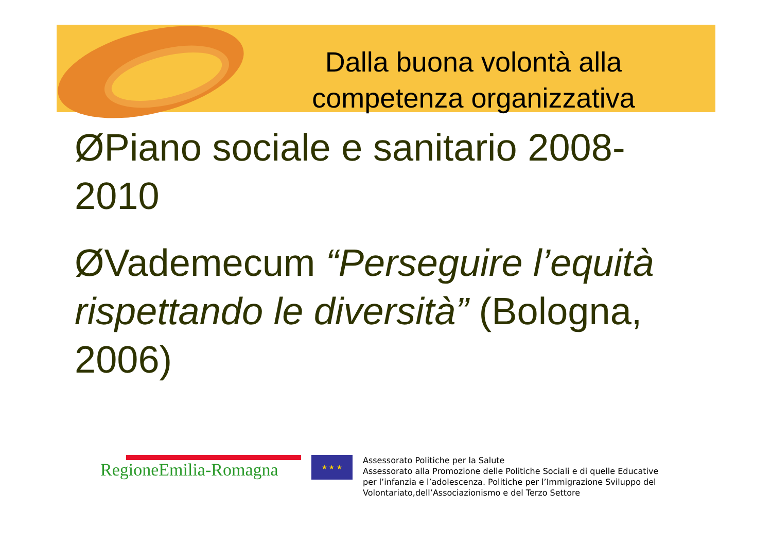Dalla buona volontà alla competenza organizzativa
ØPiano sociale e sanitario 2008-2010
ØVademecum “Perseguire l’equità rispettando le diversità” (Bologna, 2006)
RegioneEmilia-Romagna
★ ★ ★
Assessorato Politiche per la Salute
Assessorato alla Promozione delle Politiche Sociali e di quelle Educative
per l’infanzia e l’adolescenza. Politiche per l’Immigrazione Sviluppo del
Volontariato,dell’Associazionismo e del Terzo Settore